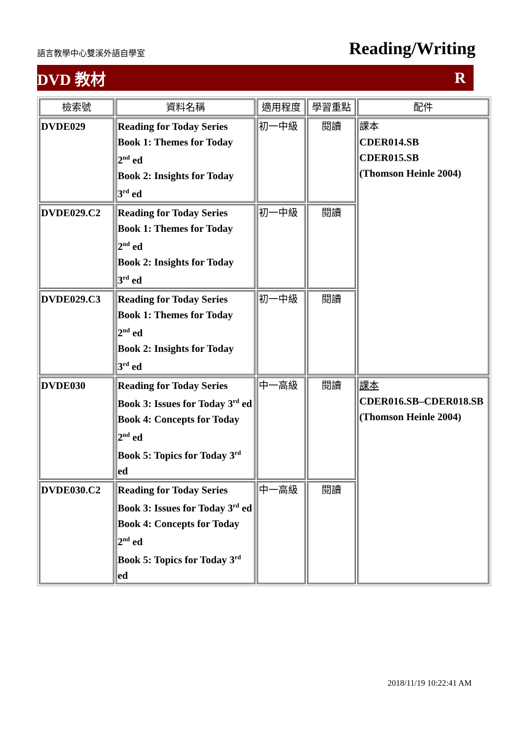語言教學中心雙溪外語自學室 Reading/Writing
DVD 教材 R
| 檢索號 | 資料名稱 | 適用程度 | 學習重點 | 配件 |
| --- | --- | --- | --- | --- |
| DVDE029 | Reading for Today Series Book 1: Themes for Today 2<sup>nd</sup> ed Book 2: Insights for Today 3<sup>rd</sup> ed | 初一中級 | 閱讀 | 課本 CDER014.SB CDER015.SB (Thomson Heinle 2004) |
| DVDE029.C2 | Reading for Today Series Book 1: Themes for Today 2<sup>nd</sup> ed Book 2: Insights for Today 3<sup>rd</sup> ed | 初一中級 | 閱讀 | |
| DVDE029.C3 | Reading for Today Series Book 1: Themes for Today 2<sup>nd</sup> ed Book 2: Insights for Today 3<sup>rd</sup> ed | 初一中級 | 閱讀 | |
| DVDE030 | Reading for Today Series Book 3: Issues for Today 3<sup>rd</sup> ed Book 4: Concepts for Today 2<sup>nd</sup> ed Book 5: Topics for Today 3<sup>rd</sup> ed | 中一高級 | 閱讀 | 課本 CDER016.SB–CDER018.SB (Thomson Heinle 2004) |
| DVDE030.C2 | Reading for Today Series Book 3: Issues for Today 3<sup>rd</sup> ed Book 4: Concepts for Today 2<sup>nd</sup> ed Book 5: Topics for Today 3<sup>rd</sup> ed | 中一高級 | 閱讀 | |
2018/11/19 10:22:41 AM